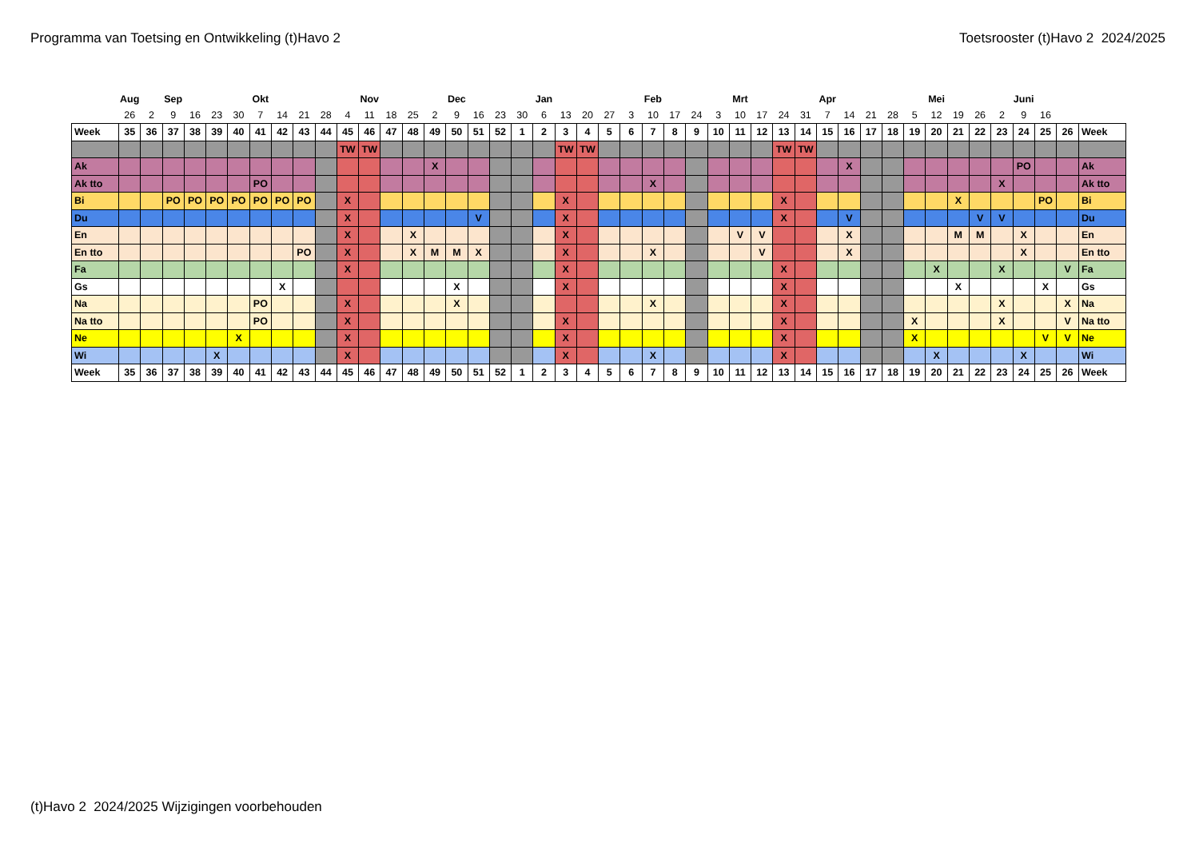Programma van Toetsing en Ontwikkeling (t)Havo 2
Toetsrooster (t)Havo 2 2024/2025
| | Aug | | Sep | | | | Okt | | | | | Nov | | | | Dec | | | | Jan | | | | | Feb | | | | Mrt | | | | Apr | | | | | Mei | | | | Juni | | | |
| | 26 | 2 | 9 | 16 | 23 | 30 | 7 | 14 | 21 | 28 | 4 | 11 | 18 | 25 | 2 | 9 | 16 | 23 | 30 | 6 | 13 | 20 | 27 | 3 | 10 | 17 | 24 | 3 | 10 | 17 | 24 | 31 | 7 | 14 | 21 | 28 | 5 | 12 | 19 | 26 | 2 | 9 | 16 | | |
| Week | 35 | 36 | 37 | 38 | 39 | 40 | 41 | 42 | 43 | 44 | 45 | 46 | 47 | 48 | 49 | 50 | 51 | 52 | 1 | 2 | 3 | 4 | 5 | 6 | 7 | 8 | 9 | 10 | 11 | 12 | 13 | 14 | 15 | 16 | 17 | 18 | 19 | 20 | 21 | 22 | 23 | 24 | 25 | 26 | Week |
| | | | | | | | | | | | TW | TW | | | | | | | | | TW | TW | | | | | | | | | TW | TW | | | | | | | | | | | | | |
| Ak | | | | | | | | | | | | | | | X | | | | | | | | | | | | | | | | | | | X | | | | | | | | PO | | | Ak |
| Ak tto | | | | | | | PO | | | | | | | | | | | | | | | | | | X | | | | | | | | | | | | | | | | X | | | | Ak tto |
| Bi | | | PO | PO | PO | PO | PO | PO | PO | | X | | | | | | | | | | X | | | | | | | | | | X | | | | | | | | X | | | | PO | | Bi |
| Du | | | | | | | | | | | X | | | | | | V | | | | X | | | | | | | | | | X | | | V | | | | | | V | V | | | | Du |
| En | | | | | | | | | | | X | | | X | | | | | | | X | | | | | | | | V | V | | | | X | | | | | M | M | | X | | | En |
| En tto | | | | | | | | | PO | | X | | | X | M | M | X | | | | X | | | | X | | | | | V | | | | X | | | | | | | | X | | | En tto |
| Fa | | | | | | | | | | | X | | | | | | | | | | X | | | | | | | | | | X | | | | | | | X | | | X | | | V | Fa |
| Gs | | | | | | | | X | | | | | | | | X | | | | | X | | | | | | | | | | X | | | | | | | | X | | | | X | | Gs |
| Na | | | | | | | PO | | | | X | | | | | X | | | | | | | | | X | | | | | | X | | | | | | | | | | X | | | X | Na |
| Na tto | | | | | | | PO | | | | X | | | | | | | | | | X | | | | | | | | | | X | | | | | | X | | | | X | | | V | Na tto |
| Ne | | | | | | X | | | | | X | | | | | | | | | | X | | | | | | | | | | X | | | | | | X | | | | | | V | V | Ne |
| Wi | | | | | X | | | | | | X | | | | | | | | | | X | | | | X | | | | | | X | | | | | | | X | | | | X | | | Wi |
| Week | 35 | 36 | 37 | 38 | 39 | 40 | 41 | 42 | 43 | 44 | 45 | 46 | 47 | 48 | 49 | 50 | 51 | 52 | 1 | 2 | 3 | 4 | 5 | 6 | 7 | 8 | 9 | 10 | 11 | 12 | 13 | 14 | 15 | 16 | 17 | 18 | 19 | 20 | 21 | 22 | 23 | 24 | 25 | 26 | Week |
(t)Havo 2 2024/2025 Wijzigingen voorbehouden